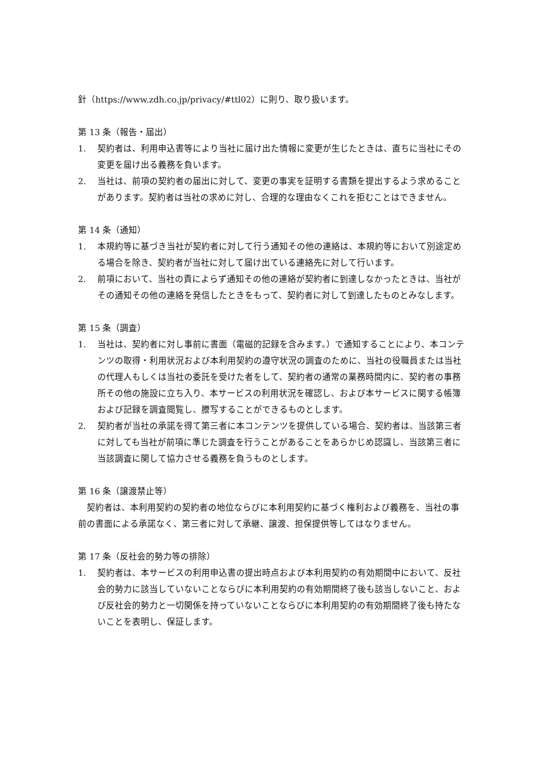針（https://www.zdh.co.jp/privacy/#ttl02）に則り、取り扱います。
第 13 条（報告・届出）
1. 契約者は、利用申込書等により当社に届け出た情報に変更が生じたときは、直ちに当社にその変更を届け出る義務を負います。
2. 当社は、前項の契約者の届出に対して、変更の事実を証明する書類を提出するよう求めることがあります。契約者は当社の求めに対し、合理的な理由なくこれを拒むことはできません。
第 14 条（通知）
1. 本規約等に基づき当社が契約者に対して行う通知その他の連絡は、本規約等において別途定める場合を除き、契約者が当社に対して届け出ている連絡先に対して行います。
2. 前項において、当社の責によらず通知その他の連絡が契約者に到達しなかったときは、当社がその通知その他の連絡を発信したときをもって、契約者に対して到達したものとみなします。
第 15 条（調査）
1. 当社は、契約者に対し事前に書面（電磁的記録を含みます。）で通知することにより、本コンテンツの取得・利用状況および本利用契約の遵守状況の調査のために、当社の役職員または当社の代理人もしくは当社の委託を受けた者をして、契約者の通常の業務時間内に、契約者の事務所その他の施設に立ち入り、本サービスの利用状況を確認し、および本サービスに関する帳簿および記録を調査閲覧し、謄写することができるものとします。
2. 契約者が当社の承諾を得て第三者に本コンテンツを提供している場合、契約者は、当該第三者に対しても当社が前項に準じた調査を行うことがあることをあらかじめ認識し、当該第三者に当該調査に関して協力させる義務を負うものとします。
第 16 条（譲渡禁止等）
　契約者は、本利用契約の契約者の地位ならびに本利用契約に基づく権利および義務を、当社の事前の書面による承諾なく、第三者に対して承継、譲渡、担保提供等してはなりません。
第 17 条（反社会的勢力等の排除）
1. 契約者は、本サービスの利用申込書の提出時点および本利用契約の有効期間中において、反社会的勢力に該当していないことならびに本利用契約の有効期間終了後も該当しないこと、および反社会的勢力と一切関係を持っていないことならびに本利用契約の有効期間終了後も持たないことを表明し、保証します。